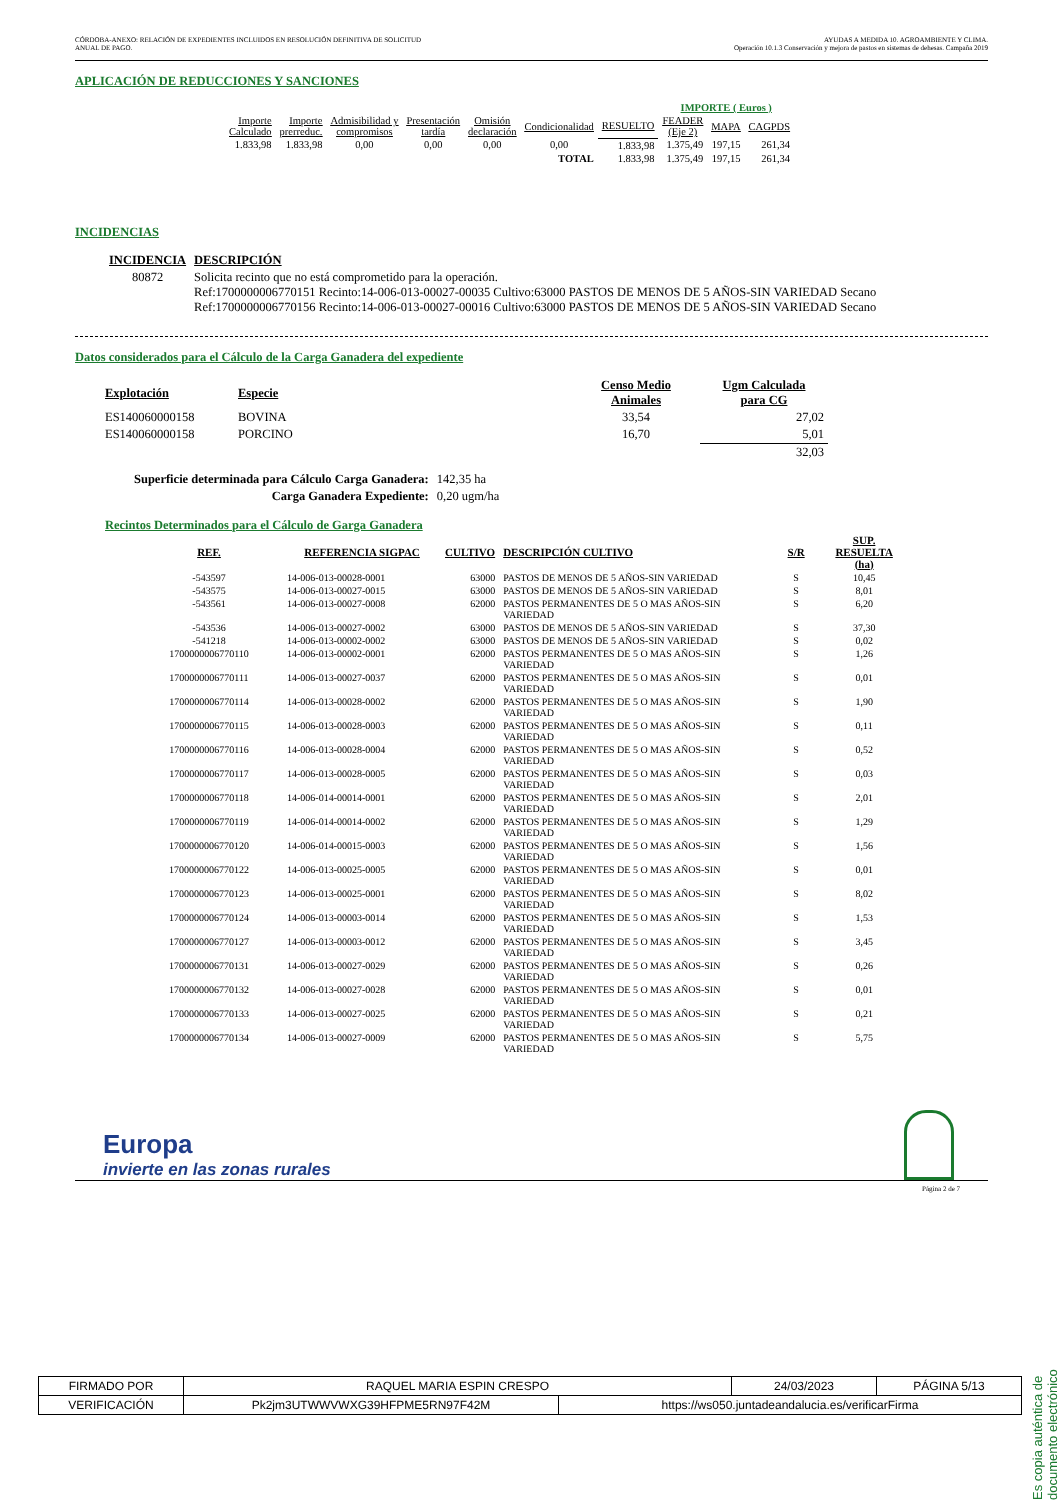CÓRDOBA-ANEXO: RELACIÓN DE EXPEDIENTES INCLUIDOS EN RESOLUCIÓN DEFINITIVA DE SOLICITUD
ANUAL DE PAGO.
AYUDAS A MEDIDA 10. AGROAMBIENTE Y CLIMA.
Operación 10.1.3 Conservación y mejora de pastos en sistemas de dehesas. Campaña 2019
APLICACIÓN DE REDUCCIONES Y SANCIONES
| | | | | | | | IMPORTE ( Euros ) | | |
| Importe Calculado | Importe prerreduc. | Admisibilidad y compromisos | Presentación tardía | Omisión declaración | Condicionalidad | RESUELTO | FEADER (Eje 2) | MAPA | CAGPDS |
| 1.833,98 | 1.833,98 | 0,00 | 0,00 | 0,00 | 0,00 | 1.833,98 | 1.375,49 | 197,15 | 261,34 |
| TOTAL | | | | | | 1.833,98 | 1.375,49 | 197,15 | 261,34 |
INCIDENCIAS
| INCIDENCIA | DESCRIPCIÓN |
| --- | --- |
| 80872 | Solicita recinto que no está comprometido para la operación. Ref:1700000006770151 Recinto:14-006-013-00027-00035 Cultivo:63000 PASTOS DE MENOS DE 5 AÑOS-SIN VARIEDAD Secano Ref:1700000006770156 Recinto:14-006-013-00027-00016 Cultivo:63000 PASTOS DE MENOS DE 5 AÑOS-SIN VARIEDAD Secano |
Datos considerados para el Cálculo de la Carga Ganadera del expediente
| Explotación | Especie | Censo Medio Animales | Ugm Calculada para CG |
| --- | --- | --- | --- |
| ES140060000158 | BOVINA | 33,54 | 27,02 |
| ES140060000158 | PORCINO | 16,70 | 5,01 |
| | | | 32,03 |
| Superficie determinada para Cálculo Carga Ganadera: | 142,35 ha |
| Carga Ganadera Expediente: | 0,20 ugm/ha |
Recintos Determinados para el Cálculo de Garga Ganadera
| REF. | REFERENCIA SIGPAC | CULTIVO | DESCRIPCIÓN CULTIVO | S/R | SUP. RESUELTA (ha) |
| --- | --- | --- | --- | --- | --- |
| -543597 | 14-006-013-00028-0001 | 63000 | PASTOS DE MENOS DE 5 AÑOS-SIN VARIEDAD | S | 10,45 |
| -543575 | 14-006-013-00027-0015 | 63000 | PASTOS DE MENOS DE 5 AÑOS-SIN VARIEDAD | S | 8,01 |
| -543561 | 14-006-013-00027-0008 | 62000 | PASTOS PERMANENTES DE 5 O MAS AÑOS-SIN VARIEDAD | S | 6,20 |
| -543536 | 14-006-013-00027-0002 | 63000 | PASTOS DE MENOS DE 5 AÑOS-SIN VARIEDAD | S | 37,30 |
| -541218 | 14-006-013-00002-0002 | 63000 | PASTOS DE MENOS DE 5 AÑOS-SIN VARIEDAD | S | 0,02 |
| 1700000006770110 | 14-006-013-00002-0001 | 62000 | PASTOS PERMANENTES DE 5 O MAS AÑOS-SIN VARIEDAD | S | 1,26 |
| 1700000006770111 | 14-006-013-00027-0037 | 62000 | PASTOS PERMANENTES DE 5 O MAS AÑOS-SIN VARIEDAD | S | 0,01 |
| 1700000006770114 | 14-006-013-00028-0002 | 62000 | PASTOS PERMANENTES DE 5 O MAS AÑOS-SIN VARIEDAD | S | 1,90 |
| 1700000006770115 | 14-006-013-00028-0003 | 62000 | PASTOS PERMANENTES DE 5 O MAS AÑOS-SIN VARIEDAD | S | 0,11 |
| 1700000006770116 | 14-006-013-00028-0004 | 62000 | PASTOS PERMANENTES DE 5 O MAS AÑOS-SIN VARIEDAD | S | 0,52 |
| 1700000006770117 | 14-006-013-00028-0005 | 62000 | PASTOS PERMANENTES DE 5 O MAS AÑOS-SIN VARIEDAD | S | 0,03 |
| 1700000006770118 | 14-006-014-00014-0001 | 62000 | PASTOS PERMANENTES DE 5 O MAS AÑOS-SIN VARIEDAD | S | 2,01 |
| 1700000006770119 | 14-006-014-00014-0002 | 62000 | PASTOS PERMANENTES DE 5 O MAS AÑOS-SIN VARIEDAD | S | 1,29 |
| 1700000006770120 | 14-006-014-00015-0003 | 62000 | PASTOS PERMANENTES DE 5 O MAS AÑOS-SIN VARIEDAD | S | 1,56 |
| 1700000006770122 | 14-006-013-00025-0005 | 62000 | PASTOS PERMANENTES DE 5 O MAS AÑOS-SIN VARIEDAD | S | 0,01 |
| 1700000006770123 | 14-006-013-00025-0001 | 62000 | PASTOS PERMANENTES DE 5 O MAS AÑOS-SIN VARIEDAD | S | 8,02 |
| 1700000006770124 | 14-006-013-00003-0014 | 62000 | PASTOS PERMANENTES DE 5 O MAS AÑOS-SIN VARIEDAD | S | 1,53 |
| 1700000006770127 | 14-006-013-00003-0012 | 62000 | PASTOS PERMANENTES DE 5 O MAS AÑOS-SIN VARIEDAD | S | 3,45 |
| 1700000006770131 | 14-006-013-00027-0029 | 62000 | PASTOS PERMANENTES DE 5 O MAS AÑOS-SIN VARIEDAD | S | 0,26 |
| 1700000006770132 | 14-006-013-00027-0028 | 62000 | PASTOS PERMANENTES DE 5 O MAS AÑOS-SIN VARIEDAD | S | 0,01 |
| 1700000006770133 | 14-006-013-00027-0025 | 62000 | PASTOS PERMANENTES DE 5 O MAS AÑOS-SIN VARIEDAD | S | 0,21 |
| 1700000006770134 | 14-006-013-00027-0009 | 62000 | PASTOS PERMANENTES DE 5 O MAS AÑOS-SIN VARIEDAD | S | 5,75 |
Europa
invierte en las zonas rurales
Página 2 de 7
| FIRMADO POR | RAQUEL MARIA ESPIN CRESPO | | 24/03/2023 | PÁGINA 5/13 |
| VERIFICACIÓN | Pk2jm3UTWWVWXG39HFPME5RN97F42M | https://ws050.juntadeandalucia.es/verificarFirma | | |
Es copia auténtica de documento electrónico